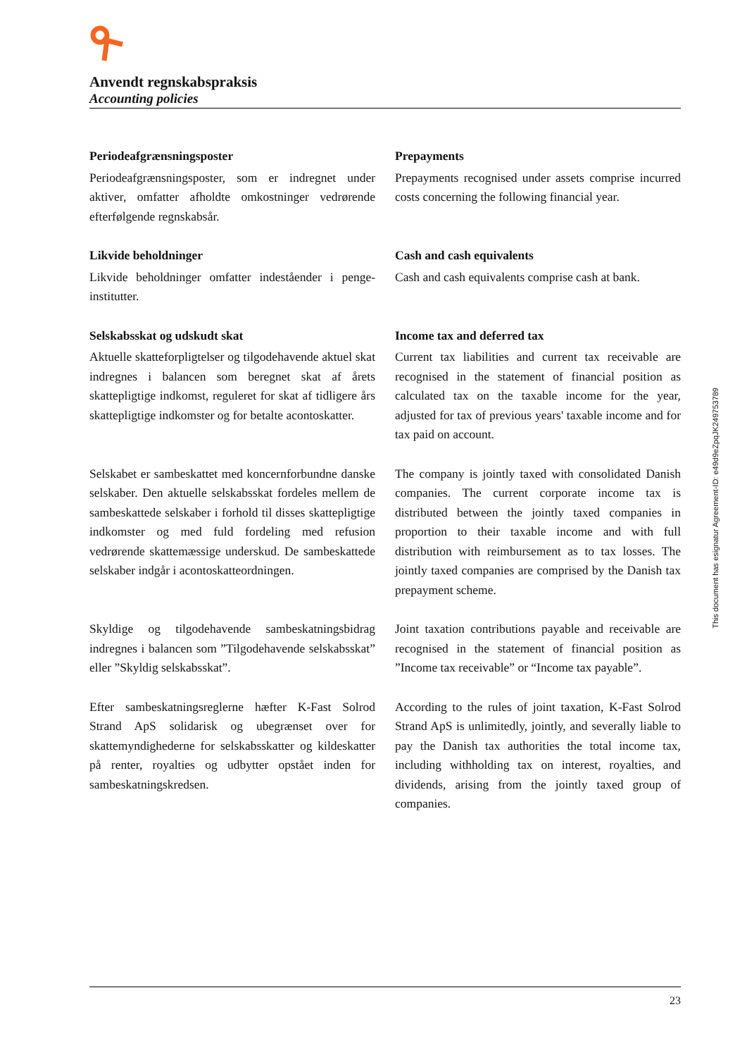Anvendt regnskabspraksis
Accounting policies
Periodeafgrænsningsposter
Periodeafgrænsningsposter, som er indregnet under aktiver, omfatter afholdte omkostninger vedrørende efterfølgende regnskabsår.
Prepayments
Prepayments recognised under assets comprise incurred costs concerning the following financial year.
Likvide beholdninger
Likvide beholdninger omfatter indeståender i penge-institutter.
Cash and cash equivalents
Cash and cash equivalents comprise cash at bank.
Selskabsskat og udskudt skat
Aktuelle skatteforpligtelser og tilgodehavende aktuel skat indregnes i balancen som beregnet skat af årets skattepligtige indkomst, reguleret for skat af tidligere års skattepligtige indkomster og for betalte acontoskatter.
Income tax and deferred tax
Current tax liabilities and current tax receivable are recognised in the statement of financial position as calculated tax on the taxable income for the year, adjusted for tax of previous years' taxable income and for tax paid on account.
Selskabet er sambeskattet med koncernforbundne danske selskaber. Den aktuelle selskabsskat fordeles mellem de sambeskattede selskaber i forhold til disses skattepligtige indkomster og med fuld fordeling med refusion vedrørende skattemæssige underskud. De sambeskattede selskaber indgår i acontoskatteordningen.
The company is jointly taxed with consolidated Danish companies. The current corporate income tax is distributed between the jointly taxed companies in proportion to their taxable income and with full distribution with reimbursement as to tax losses. The jointly taxed companies are comprised by the Danish tax prepayment scheme.
Skyldige og tilgodehavende sambeskatningsbidrag indregnes i balancen som ”Tilgodehavende selskabsskat” eller ”Skyldig selskabsskat”.
Joint taxation contributions payable and receivable are recognised in the statement of financial position as ”Income tax receivable” or “Income tax payable”.
Efter sambeskatningsreglerne hæfter K-Fast Solrod Strand ApS solidarisk og ubegrænset over for skattemyndighederne for selskabsskatter og kildeskatter på renter, royalties og udbytter opstået inden for sambeskatningskredsen.
According to the rules of joint taxation, K-Fast Solrod Strand ApS is unlimitedly, jointly, and severally liable to pay the Danish tax authorities the total income tax, including withholding tax on interest, royalties, and dividends, arising from the jointly taxed group of companies.
This document has esignatur Agreement-ID: e49d9eZpqJK249753789
23